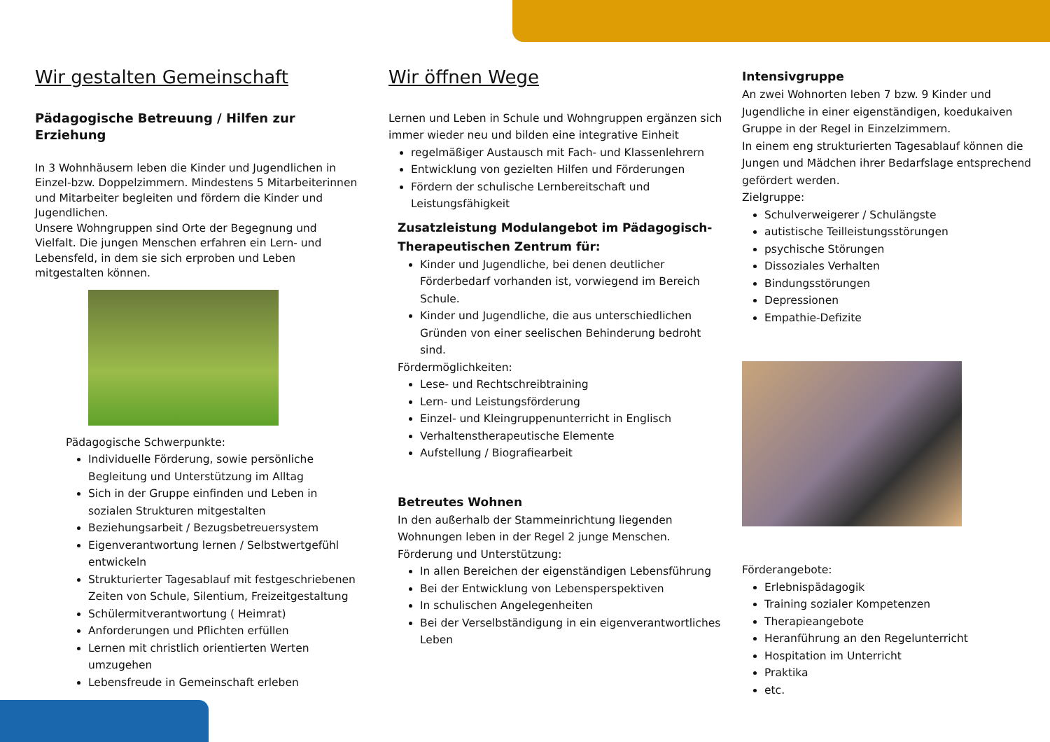Wir gestalten Gemeinschaft
Pädagogische Betreuung / Hilfen zur Erziehung
In 3 Wohnhäusern leben die Kinder und Jugendlichen in Einzel-bzw. Doppelzimmern. Mindestens 5 Mitarbeiterinnen und Mitarbeiter begleiten und fördern die Kinder und Jugendlichen.
Unsere Wohngruppen sind Orte der Begegnung und Vielfalt. Die jungen Menschen erfahren ein Lern- und Lebensfeld, in dem sie sich erproben und Leben mitgestalten können.
Pädagogische Schwerpunkte:
Individuelle Förderung, sowie persönliche Begleitung und Unterstützung im Alltag
Sich in der Gruppe einfinden und Leben in sozialen Strukturen mitgestalten
Beziehungsarbeit / Bezugsbetreuersystem
Eigenverantwortung lernen / Selbstwertgefühl entwickeln
Strukturierter Tagesablauf mit festgeschriebenen Zeiten von Schule, Silentium, Freizeitgestaltung
Schülermitverantwortung ( Heimrat)
Anforderungen und Pflichten erfüllen
Lernen mit christlich orientierten Werten umzugehen
Lebensfreude in Gemeinschaft erleben
Wir öffnen Wege
Lernen und Leben in Schule und Wohngruppen ergänzen sich immer wieder neu und bilden eine integrative Einheit
regelmäßiger Austausch mit Fach- und Klassenlehrern
Entwicklung von gezielten Hilfen und Förderungen
Fördern der schulische Lernbereitschaft und Leistungsfähigkeit
Zusatzleistung Modulangebot im Pädagogisch-Therapeutischen Zentrum für:
Kinder und Jugendliche, bei denen deutlicher Förderbedarf vorhanden ist, vorwiegend im Bereich Schule.
Kinder und Jugendliche, die aus unterschiedlichen Gründen von einer seelischen Behinderung bedroht sind.
Fördermöglichkeiten:
Lese- und Rechtschreibtraining
Lern- und Leistungsförderung
Einzel- und Kleingruppenunterricht in Englisch
Verhaltenstherapeutische Elemente
Aufstellung / Biografiearbeit
Betreutes Wohnen
In den außerhalb der Stammeinrichtung liegenden Wohnungen leben in der Regel 2 junge Menschen.
Förderung und Unterstützung:
In allen Bereichen der eigenständigen Lebensführung
Bei der Entwicklung von Lebensperspektiven
In schulischen Angelegenheiten
Bei der Verselbständigung in ein eigenverantwortliches Leben
Intensivgruppe
An zwei Wohnorten leben 7 bzw. 9 Kinder und Jugendliche in einer eigenständigen, koedukaiven Gruppe in der Regel in Einzelzimmern.
In einem eng strukturierten Tagesablauf können die Jungen und Mädchen ihrer Bedarfslage entsprechend gefördert werden.
Zielgruppe:
Schulverweigerer / Schulängste
autistische Teilleistungsstörungen
psychische Störungen
Dissoziales Verhalten
Bindungsstörungen
Depressionen
Empathie-Defizite
Förderangebote:
Erlebnispädagogik
Training sozialer Kompetenzen
Therapieangebote
Heranführung an den Regelunterricht
Hospitation im Unterricht
Praktika
etc.